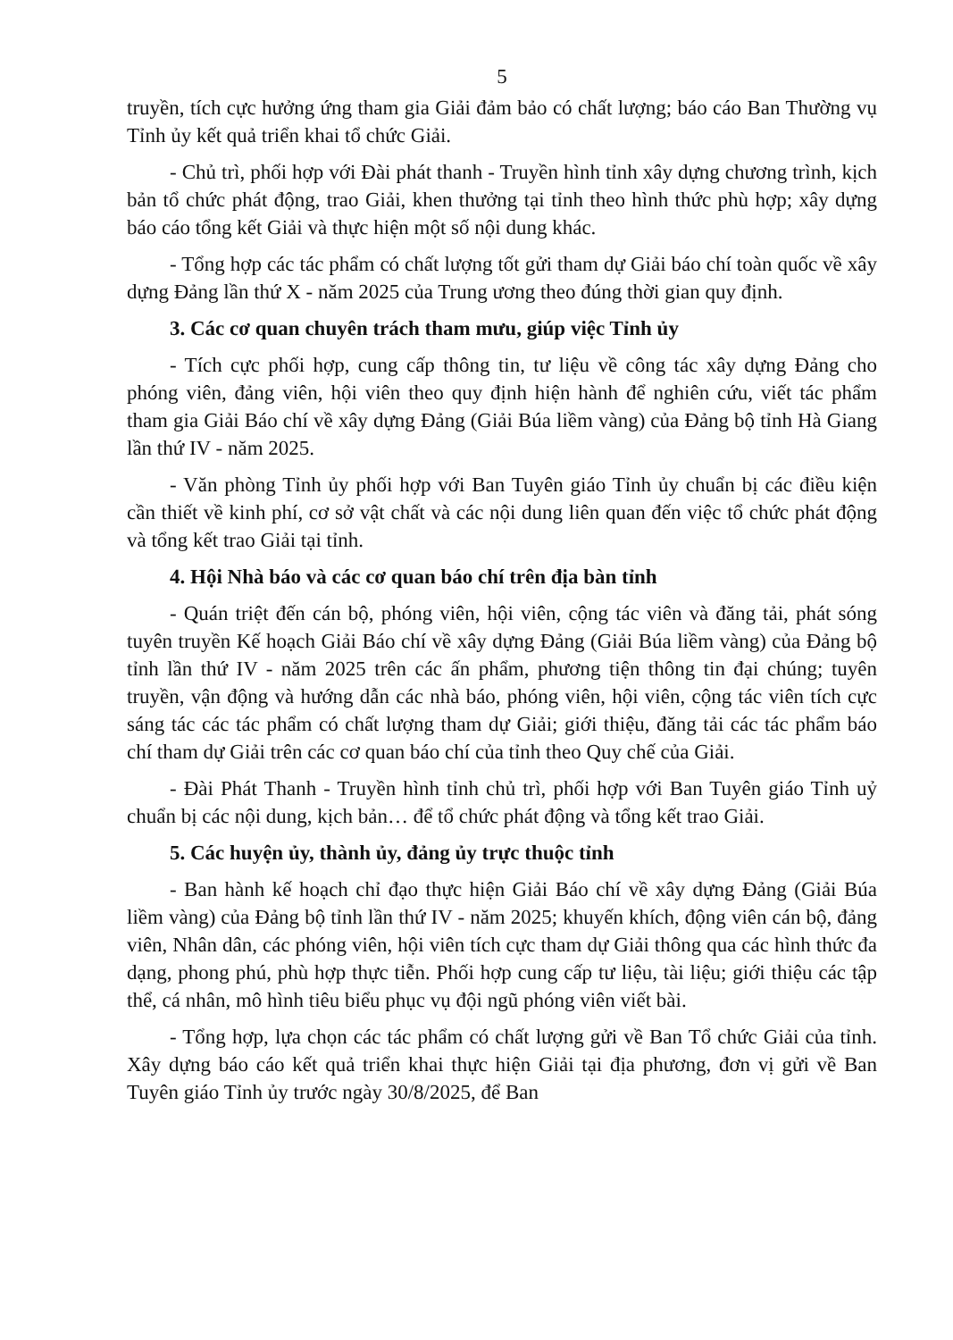5
truyền, tích cực hưởng ứng tham gia Giải đảm bảo có chất lượng; báo cáo Ban Thường vụ Tỉnh ủy kết quả triển khai tổ chức Giải.
- Chủ trì, phối hợp với Đài phát thanh - Truyền hình tỉnh xây dựng chương trình, kịch bản tổ chức phát động, trao Giải, khen thưởng tại tỉnh theo hình thức phù hợp; xây dựng báo cáo tổng kết Giải và thực hiện một số nội dung khác.
- Tổng hợp các tác phẩm có chất lượng tốt gửi tham dự Giải báo chí toàn quốc về xây dựng Đảng lần thứ X - năm 2025 của Trung ương theo đúng thời gian quy định.
3. Các cơ quan chuyên trách tham mưu, giúp việc Tỉnh ủy
- Tích cực phối hợp, cung cấp thông tin, tư liệu về công tác xây dựng Đảng cho phóng viên, đảng viên, hội viên theo quy định hiện hành để nghiên cứu, viết tác phẩm tham gia Giải Báo chí về xây dựng Đảng (Giải Búa liềm vàng) của Đảng bộ tỉnh Hà Giang lần thứ IV - năm 2025.
- Văn phòng Tỉnh ủy phối hợp với Ban Tuyên giáo Tỉnh ủy chuẩn bị các điều kiện cần thiết về kinh phí, cơ sở vật chất và các nội dung liên quan đến việc tổ chức phát động và tổng kết trao Giải tại tỉnh.
4. Hội Nhà báo và các cơ quan báo chí trên địa bàn tỉnh
- Quán triệt đến cán bộ, phóng viên, hội viên, cộng tác viên và đăng tải, phát sóng tuyên truyền Kế hoạch Giải Báo chí về xây dựng Đảng (Giải Búa liềm vàng) của Đảng bộ tỉnh lần thứ IV - năm 2025 trên các ấn phẩm, phương tiện thông tin đại chúng; tuyên truyền, vận động và hướng dẫn các nhà báo, phóng viên, hội viên, cộng tác viên tích cực sáng tác các tác phẩm có chất lượng tham dự Giải; giới thiệu, đăng tải các tác phẩm báo chí tham dự Giải trên các cơ quan báo chí của tỉnh theo Quy chế của Giải.
- Đài Phát Thanh - Truyền hình tỉnh chủ trì, phối hợp với Ban Tuyên giáo Tỉnh uỷ chuẩn bị các nội dung, kịch bản… để tổ chức phát động và tổng kết trao Giải.
5. Các huyện ủy, thành ủy, đảng ủy trực thuộc tỉnh
- Ban hành kế hoạch chỉ đạo thực hiện Giải Báo chí về xây dựng Đảng (Giải Búa liềm vàng) của Đảng bộ tỉnh lần thứ IV - năm 2025; khuyến khích, động viên cán bộ, đảng viên, Nhân dân, các phóng viên, hội viên tích cực tham dự Giải thông qua các hình thức đa dạng, phong phú, phù hợp thực tiễn. Phối hợp cung cấp tư liệu, tài liệu; giới thiệu các tập thể, cá nhân, mô hình tiêu biểu phục vụ đội ngũ phóng viên viết bài.
- Tổng hợp, lựa chọn các tác phẩm có chất lượng gửi về Ban Tổ chức Giải của tỉnh. Xây dựng báo cáo kết quả triển khai thực hiện Giải tại địa phương, đơn vị gửi về Ban Tuyên giáo Tỉnh ủy trước ngày 30/8/2025, để Ban